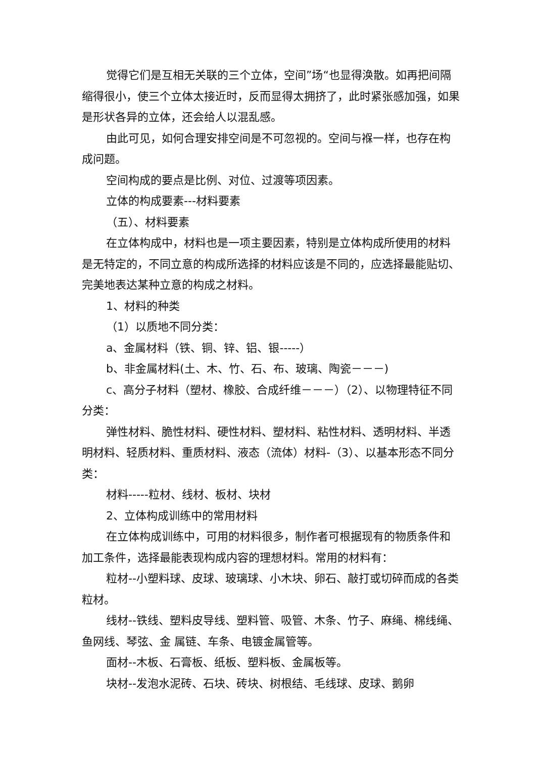觉得它们是互相无关联的三个立体，空间”场“也显得涣散。如再把间隔缩得很小，使三个立体太接近时，反而显得太拥挤了，此时紧张感加强，如果是形状各异的立体，还会给人以混乱感。
由此可见，如何合理安排空间是不可忽视的。空间与褓一样，也存在构成问题。
空间构成的要点是比例、对位、过渡等项因素。
立体的构成要素---材料要素
（五）、材料要素
在立体构成中，材料也是一项主要因素，特别是立体构成所使用的材料是无特定的，不同立意的构成所选择的材料应该是不同的，应选择最能贴切、完美地表达某种立意的构成之材料。
1、材料的种类
（1）以质地不同分类：
a、金属材料（铁、铜、锌、铝、银-----）
b、非金属材料(土、木、竹、石、布、玻璃、陶瓷－－－)
c、高分子材料（塑材、橡胶、合成纤维－－－）（2）、以物理特征不同分类：
弹性材料、脆性材料、硬性材料、塑材料、粘性材料、透明材料、半透明材料、轻质材料、重质材料、液态（流体）材料-（3）、以基本形态不同分类：
材料-----粒材、线材、板材、块材
2、立体构成训练中的常用材料
在立体构成训练中，可用的材料很多，制作者可根据现有的物质条件和加工条件，选择最能表现构成内容的理想材料。常用的材料有：
粒材--小塑料球、皮球、玻璃球、小木块、卵石、敲打或切碎而成的各类粒材。
线材--铁线、塑料皮导线、塑料管、吸管、木条、竹子、麻绳、棉线绳、鱼网线、琴弦、金 属链、车条、电镀金属管等。
面材--木板、石膏板、纸板、塑料板、金属板等。
块材--发泡水泥砖、石块、砖块、树根结、毛线球、皮球、鹅卵